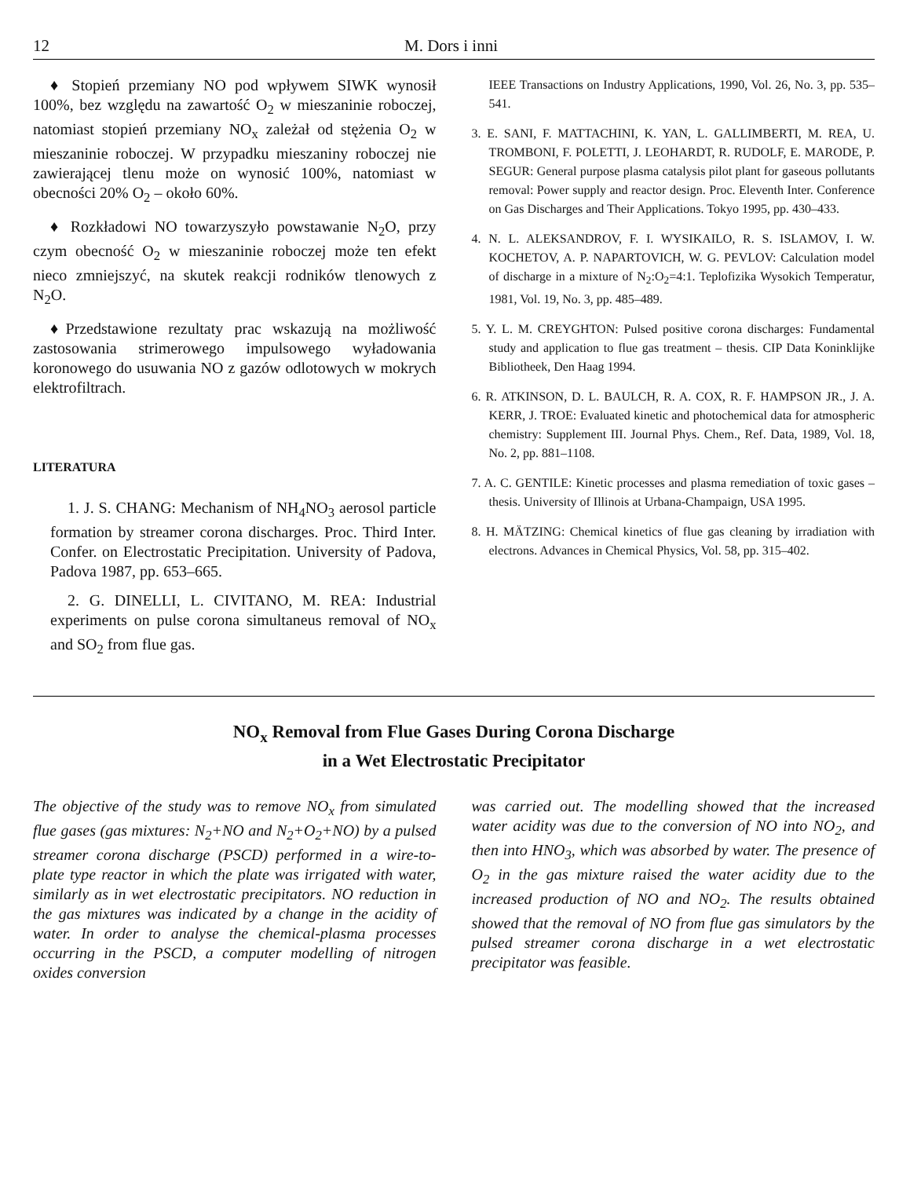12 M. Dors i inni
♦ Stopień przemiany NO pod wpływem SIWK wynosił 100%, bez względu na zawartość O<sub>2</sub> w mieszaninie roboczej, natomiast stopień przemiany NO<sub>x</sub> zależał od stężenia O<sub>2</sub> w mieszaninie roboczej. W przypadku mieszaniny roboczej nie zawierającej tlenu może on wynosić 100%, natomiast w obecności 20% O<sub>2</sub> – około 60%.
♦ Rozkładowi NO towarzyszyło powstawanie N<sub>2</sub>O, przy czym obecność O<sub>2</sub> w mieszaninie roboczej może ten efekt nieco zmniejszyć, na skutek reakcji rodników tlenowych z N<sub>2</sub>O.
♦Przedstawione rezultaty prac wskazują na możliwość zastosowania strimerowego impulsowego wyładowania koronowego do usuwania NO z gazów odlotowych w mokrych elektrofiltrach.
LITERATURA
1. J. S. CHANG: Mechanism of NH<sub>4</sub>NO<sub>3</sub> aerosol particle formation by streamer corona discharges. Proc. Third Inter. Confer. on Electrostatic Precipitation. University of Padova, Padova 1987, pp. 653–665.
2. G. DINELLI, L. CIVITANO, M. REA: Industrial experiments on pulse corona simultaneus removal of NO<sub>x</sub> and SO<sub>2</sub> from flue gas.
IEEE Transactions on Industry Applications, 1990, Vol. 26, No. 3, pp. 535–541.
3. E. SANI, F. MATTACHINI, K. YAN, L. GALLIMBERTI, M. REA, U. TROMBONI, F. POLETTI, J. LEOHARDT, R. RUDOLF, E. MARODE, P. SEGUR: General purpose plasma catalysis pilot plant for gaseous pollutants removal: Power supply and reactor design. Proc. Eleventh Inter. Conference on Gas Discharges and Their Applications. Tokyo 1995, pp. 430–433.
4. N. L. ALEKSANDROV, F. I. WYSIKAILO, R. S. ISLAMOV, I. W. KOCHETOV, A. P. NAPARTOVICH, W. G. PEVLOV: Calculation model of discharge in a mixture of N<sub>2</sub>:O<sub>2</sub>=4:1. Teplofizika Wysokich Temperatur, 1981, Vol. 19, No. 3, pp. 485–489.
5. Y. L. M. CREYGHTON: Pulsed positive corona discharges: Fundamental study and application to flue gas treatment – thesis. CIP Data Koninklijke Bibliotheek, Den Haag 1994.
6. R. ATKINSON, D. L. BAULCH, R. A. COX, R. F. HAMPSON JR., J. A. KERR, J. TROE: Evaluated kinetic and photochemical data for atmospheric chemistry: Supplement III. Journal Phys. Chem., Ref. Data, 1989, Vol. 18, No. 2, pp. 881–1108.
7. A. C. GENTILE: Kinetic processes and plasma remediation of toxic gases – thesis. University of Illinois at Urbana-Champaign, USA 1995.
8. H. MÄTZING: Chemical kinetics of flue gas cleaning by irradiation with electrons. Advances in Chemical Physics, Vol. 58, pp. 315–402.
NO<sub>x</sub> Removal from Flue Gases During Corona Discharge
in a Wet Electrostatic Precipitator
The objective of the study was to remove NO<sub>x</sub> from simulated flue gases (gas mixtures: N<sub>2</sub>+NO and N<sub>2</sub>+O<sub>2</sub>+NO) by a pulsed streamer corona discharge (PSCD) performed in a wire-to-plate type reactor in which the plate was irrigated with water, similarly as in wet electrostatic precipitators. NO reduction in the gas mixtures was indicated by a change in the acidity of water. In order to analyse the chemical-plasma processes occurring in the PSCD, a computer modelling of nitrogen oxides conversion
was carried out. The modelling showed that the increased water acidity was due to the conversion of NO into NO<sub>2</sub>, and then into HNO<sub>3</sub>, which was absorbed by water. The presence of O<sub>2</sub> in the gas mixture raised the water acidity due to the increased production of NO and NO<sub>2</sub>. The results obtained showed that the removal of NO from flue gas simulators by the pulsed streamer corona discharge in a wet electrostatic precipitator was feasible.